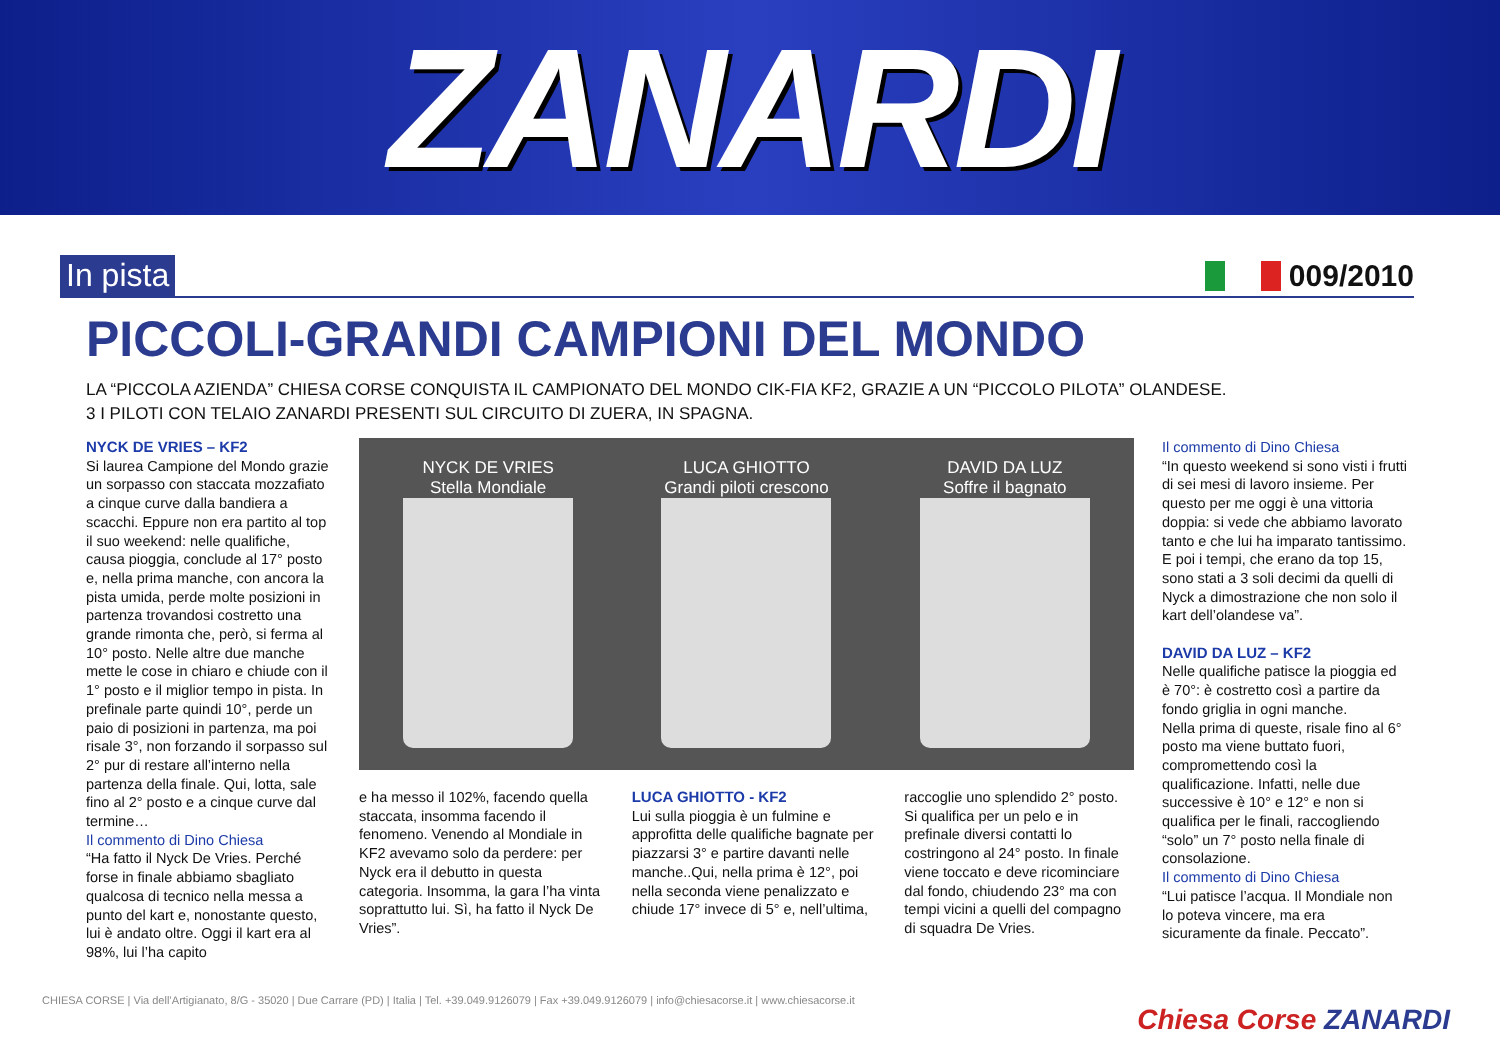ZANARDI
In pista 009/2010
PICCOLI-GRANDI CAMPIONI DEL MONDO
LA “PICCOLA AZIENDA” CHIESA CORSE CONQUISTA IL CAMPIONATO DEL MONDO CIK-FIA KF2, GRAZIE A UN “PICCOLO PILOTA” OLANDESE.
3 I PILOTI CON TELAIO ZANARDI PRESENTI SUL CIRCUITO DI ZUERA, IN SPAGNA.
NYCK DE VRIES – KF2
Si laurea Campione del Mondo grazie un sorpasso con staccata mozzafiato a cinque curve dalla bandiera a scacchi. Eppure non era partito al top il suo weekend: nelle qualifiche, causa pioggia, conclude al 17° posto e, nella prima manche, con ancora la pista umida, perde molte posizioni in partenza trovandosi costretto una grande rimonta che, però, si ferma al 10° posto. Nelle altre due manche mette le cose in chiaro e chiude con il 1° posto e il miglior tempo in pista. In prefinale parte quindi 10°, perde un paio di posizioni in partenza, ma poi risale 3°, non forzando il sorpasso sul 2° pur di restare all’interno nella partenza della finale. Qui, lotta, sale fino al 2° posto e a cinque curve dal termine…
Il commento di Dino Chiesa
“Ha fatto il Nyck De Vries. Perché forse in finale abbiamo sbagliato qualcosa di tecnico nella messa a punto del kart e, nonostante questo, lui è andato oltre. Oggi il kart era al 98%, lui l’ha capito
NYCK DE VRIES
Stella Mondiale
LUCA GHIOTTO
Grandi piloti crescono
DAVID DA LUZ
Soffre il bagnato
e ha messo il 102%, facendo quella staccata, insomma facendo il fenomeno. Venendo al Mondiale in KF2 avevamo solo da perdere: per Nyck era il debutto in questa categoria. Insomma, la gara l’ha vinta soprattutto lui. Sì, ha fatto il Nyck De Vries”.
LUCA GHIOTTO - KF2
Lui sulla pioggia è un fulmine e approfitta delle qualifiche bagnate per piazzarsi 3° e partire davanti nelle manche..Qui, nella prima è 12°, poi nella seconda viene penalizzato e chiude 17° invece di 5° e, nell’ultima,
raccoglie uno splendido 2° posto. Si qualifica per un pelo e in prefinale diversi contatti lo costringono al 24° posto. In finale viene toccato e deve ricominciare dal fondo, chiudendo 23° ma con tempi vicini a quelli del compagno di squadra De Vries.
Il commento di Dino Chiesa
“In questo weekend si sono visti i frutti di sei mesi di lavoro insieme. Per questo per me oggi è una vittoria doppia: si vede che abbiamo lavorato tanto e che lui ha imparato tantissimo. E poi i tempi, che erano da top 15, sono stati a 3 soli decimi da quelli di Nyck a dimostrazione che non solo il kart dell’olandese va”.
DAVID DA LUZ – KF2
Nelle qualifiche patisce la pioggia ed è 70°: è costretto così a partire da fondo griglia in ogni manche.
Nella prima di queste, risale fino al 6° posto ma viene buttato fuori, compromettendo così la qualificazione. Infatti, nelle due successive è 10° e 12° e non si qualifica per le finali, raccogliendo “solo” un 7° posto nella finale di consolazione.
Il commento di Dino Chiesa
“Lui patisce l’acqua. Il Mondiale non lo poteva vincere, ma era sicuramente da finale. Peccato”.
CHIESA CORSE | Via dell’Artigianato, 8/G - 35020 | Due Carrare (PD) | Italia | Tel. +39.049.9126079 | Fax +39.049.9126079 | info@chiesacorse.it | www.chiesacorse.it
Chiesa Corse ZANARDI